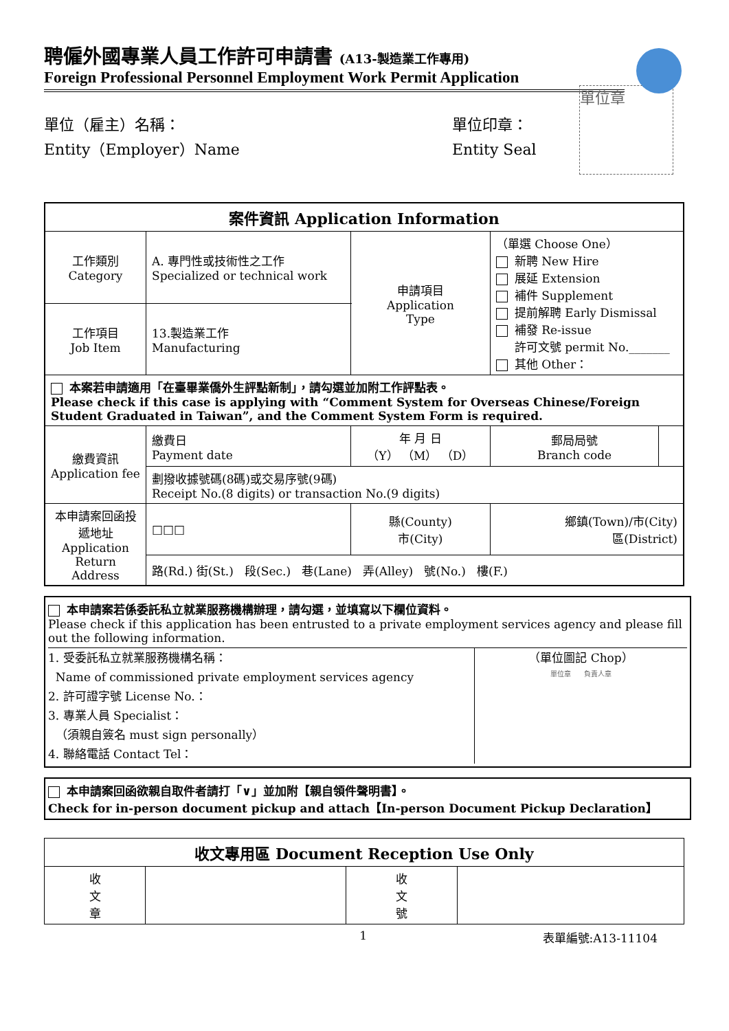聘僱外國專業人員工作許可申請書 (A13-製造業工作專用)
Foreign Professional Personnel Employment Work Permit Application
單位（雇主）名稱：
Entity（Employer）Name
單位印章：
Entity Seal
單位章
| 案件資訊 Application Information | | | | | |
| --- | --- | --- | --- | --- | --- |
| 工作類別 Category | A. 專門性或技術性之工作 Specialized or technical work | | 申請項目 Application Type | （單選 Choose One） 新聘 New Hire 展延 Extension 補件 Supplement 提前解聘 Early Dismissal 補發 Re-issue 許可文號 permit No._______ 其他 Other： | |
| 工作項目 Job Item | 13.製造業工作 Manufacturing | | | | |
| 本案若申請適用「在臺畢業僑外生評點新制」，請勾選並加附工作評點表。 Please check if this case is applying with “Comment System for Overseas Chinese/Foreign Student Graduated in Taiwan”, and the Comment System Form is required. | | | | | |
| 繳費資訊 Application fee | 繳費日 Payment date | 年 月 日 （Y） （M） （D） | | 郵局局號 Branch code | |
| | 劃撥收據號碼(8碼)或交易序號(9碼) Receipt No.(8 digits) or transaction No.(9 digits) | | | | |
| 本申請案回函投遞地址 Application Return Address | □□□ | 縣(County) 市(City) | | 鄉鎮(Town)/市(City) 區(District) | |
| | 路(Rd.) 街(St.) 段(Sec.) 巷(Lane) 弄(Alley) 號(No.) 樓(F.) | | | | |
本申請案若係委託私立就業服務機構辦理，請勾選，並填寫以下欄位資料。
Please check if this application has been entrusted to a private employment services agency and please fill out the following information.
1. 受委託私立就業服務機構名稱：
Name of commissioned private employment services agency
2. 許可證字號 License No.：
3. 專業人員 Specialist：
（須親自簽名 must sign personally）
4. 聯絡電話 Contact Tel：
（單位圖記 Chop）
單位章 負責人章
本申請案回函欲親自取件者請打「∨」並加附【親自領件聲明書】。
Check for in-person document pickup and attach【In-person Document Pickup Declaration】
| 收文專用區 Document Reception Use Only | | | |
| --- | --- | --- | --- |
| 收 文 章 | | 收 文 號 | |
1 表單編號:A13-11104